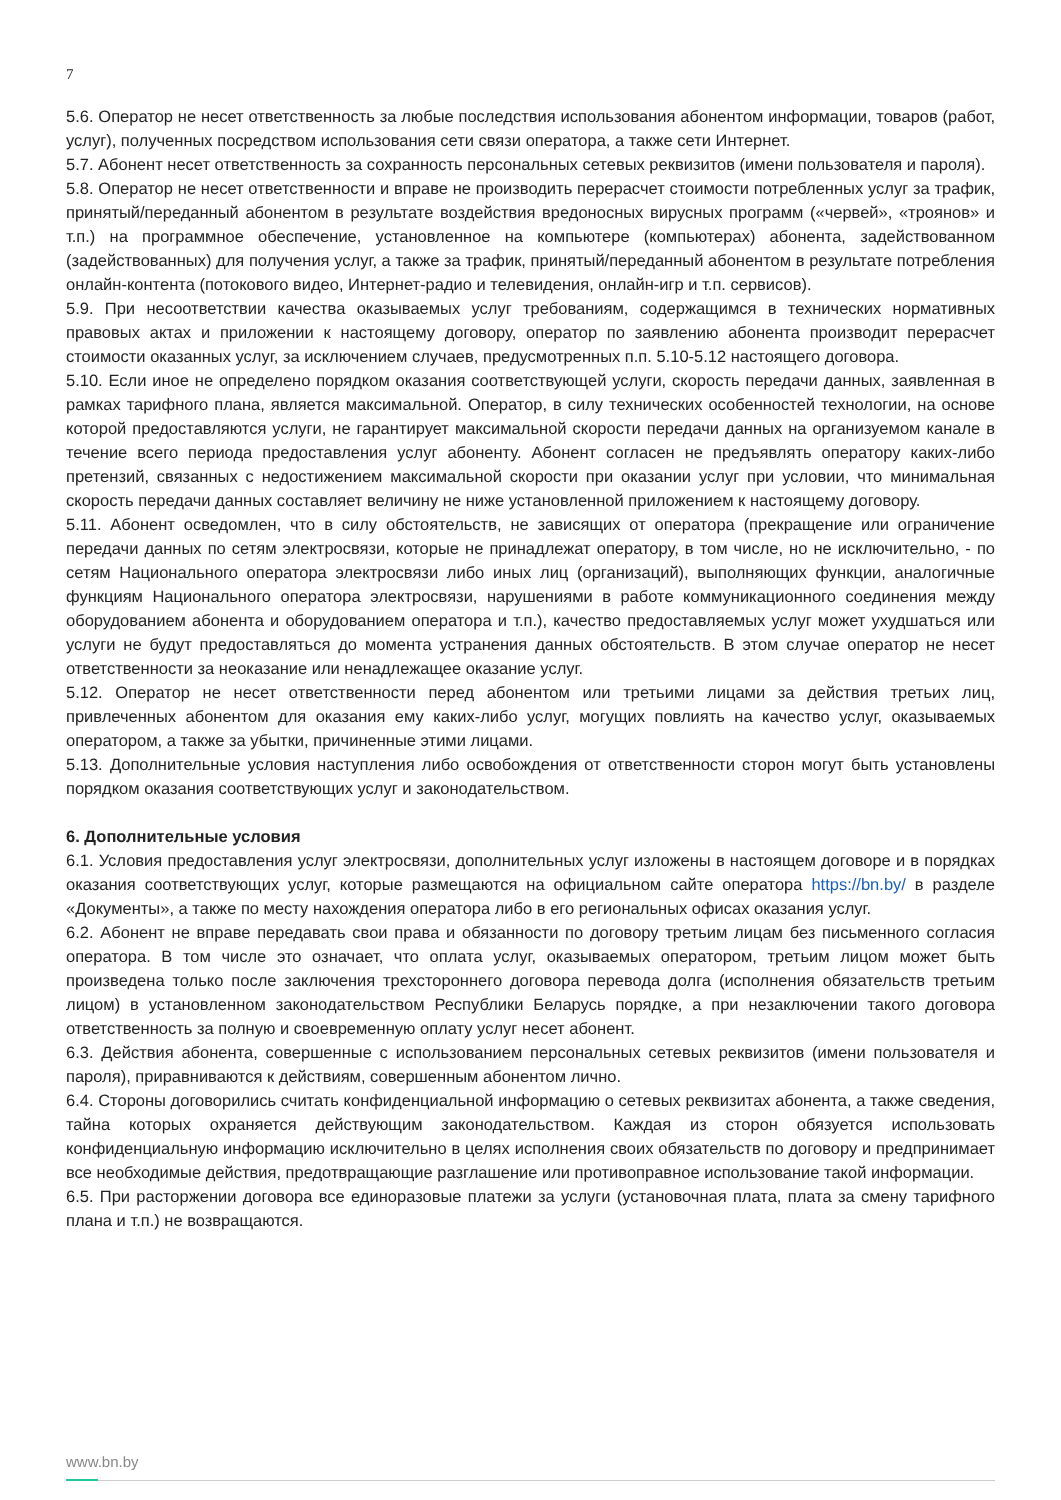7
5.6. Оператор не несет ответственность за любые последствия использования абонентом информации, товаров (работ, услуг), полученных посредством использования сети связи оператора, а также сети Интернет.
5.7. Абонент несет ответственность за сохранность персональных сетевых реквизитов (имени пользователя и пароля).
5.8. Оператор не несет ответственности и вправе не производить перерасчет стоимости потребленных услуг за трафик, принятый/переданный абонентом в результате воздействия вредоносных вирусных программ («червей», «троянов» и т.п.) на программное обеспечение, установленное на компьютере (компьютерах) абонента, задействованном (задействованных) для получения услуг, а также за трафик, принятый/переданный абонентом в результате потребления онлайн-контента (потокового видео, Интернет-радио и телевидения, онлайн-игр и т.п. сервисов).
5.9. При несоответствии качества оказываемых услуг требованиям, содержащимся в технических нормативных правовых актах и приложении к настоящему договору, оператор по заявлению абонента производит перерасчет стоимости оказанных услуг, за исключением случаев, предусмотренных п.п. 5.10-5.12 настоящего договора.
5.10. Если иное не определено порядком оказания соответствующей услуги, скорость передачи данных, заявленная в рамках тарифного плана, является максимальной. Оператор, в силу технических особенностей технологии, на основе которой предоставляются услуги, не гарантирует максимальной скорости передачи данных на организуемом канале в течение всего периода предоставления услуг абоненту. Абонент согласен не предъявлять оператору каких-либо претензий, связанных с недостижением максимальной скорости при оказании услуг при условии, что минимальная скорость передачи данных составляет величину не ниже установленной приложением к настоящему договору.
5.11. Абонент осведомлен, что в силу обстоятельств, не зависящих от оператора (прекращение или ограничение передачи данных по сетям электросвязи, которые не принадлежат оператору, в том числе, но не исключительно, - по сетям Национального оператора электросвязи либо иных лиц (организаций), выполняющих функции, аналогичные функциям Национального оператора электросвязи, нарушениями в работе коммуникационного соединения между оборудованием абонента и оборудованием оператора и т.п.), качество предоставляемых услуг может ухудшаться или услуги не будут предоставляться до момента устранения данных обстоятельств. В этом случае оператор не несет ответственности за неоказание или ненадлежащее оказание услуг.
5.12. Оператор не несет ответственности перед абонентом или третьими лицами за действия третьих лиц, привлеченных абонентом для оказания ему каких-либо услуг, могущих повлиять на качество услуг, оказываемых оператором, а также за убытки, причиненные этими лицами.
5.13. Дополнительные условия наступления либо освобождения от ответственности сторон могут быть установлены порядком оказания соответствующих услуг и законодательством.
6. Дополнительные условия
6.1. Условия предоставления услуг электросвязи, дополнительных услуг изложены в настоящем договоре и в порядках оказания соответствующих услуг, которые размещаются на официальном сайте оператора https://bn.by/ в разделе «Документы», а также по месту нахождения оператора либо в его региональных офисах оказания услуг.
6.2. Абонент не вправе передавать свои права и обязанности по договору третьим лицам без письменного согласия оператора. В том числе это означает, что оплата услуг, оказываемых оператором, третьим лицом может быть произведена только после заключения трехстороннего договора перевода долга (исполнения обязательств третьим лицом) в установленном законодательством Республики Беларусь порядке, а при незаключении такого договора ответственность за полную и своевременную оплату услуг несет абонент.
6.3. Действия абонента, совершенные с использованием персональных сетевых реквизитов (имени пользователя и пароля), приравниваются к действиям, совершенным абонентом лично.
6.4. Стороны договорились считать конфиденциальной информацию о сетевых реквизитах абонента, а также сведения, тайна которых охраняется действующим законодательством. Каждая из сторон обязуется использовать конфиденциальную информацию исключительно в целях исполнения своих обязательств по договору и предпринимает все необходимые действия, предотвращающие разглашение или противоправное использование такой информации.
6.5. При расторжении договора все единоразовые платежи за услуги (установочная плата, плата за смену тарифного плана и т.п.) не возвращаются.
www.bn.by